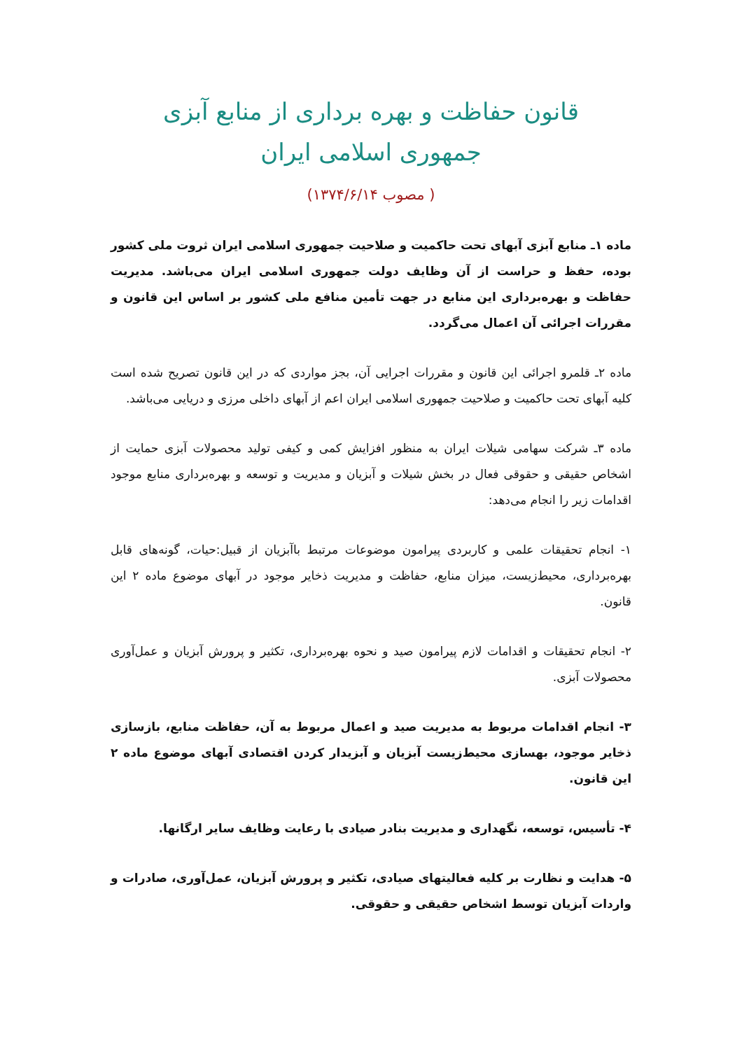قانون حفاظت و بهره برداری از منابع آبزی
جمهوری اسلامی ایران
( مصوب ۱۳۷۴/۶/۱۴)
ماده ۱ـ منابع آبزی آبهای تحت حاکمیت و صلاحیت جمهوری اسلامی ایران ثروت ملی کشور بوده، حفظ و حراست از آن وظایف دولت جمهوری اسلامی ایران می‌باشد. مدیریت حفاظت و بهره‌برداری این منابع در جهت تأمین منافع ملی کشور بر اساس این قانون و مقررات اجرائی آن اعمال می‌گردد.
ماده ۲ـ قلمرو اجرائی این قانون و مقررات اجرایی آن، بجز مواردی که در این قانون تصریح شده است کلیه آبهای تحت حاکمیت و صلاحیت جمهوری اسلامی ایران اعم از آبهای داخلی مرزی و دریایی می‌باشد.
ماده ۳ـ شرکت سهامی شیلات ایران به منظور افزایش کمی و کیفی تولید محصولات آبزی حمایت از اشخاص حقیقی و حقوقی فعال در بخش شیلات و آبزیان و مدیریت و توسعه و بهره‌برداری منابع موجود اقدامات زیر را انجام می‌دهد:
۱- انجام تحقیقات علمی و کاربردی پیرامون موضوعات مرتبط باآبزیان از قبیل:حیات، گونه‌های قابل بهره‌برداری، محیط‌زیست، میزان منابع، حفاظت و مدیریت ذخایر موجود در آبهای موضوع ماده ۲ این قانون.
۲- انجام تحقیقات و اقدامات لازم پیرامون صید و نحوه بهره‌برداری، تکثیر و پرورش آبزیان و عمل‌آوری محصولات آبزی.
۳- انجام اقدامات مربوط به مدیریت صید و اعمال مربوط به آن، حفاظت منابع، بازسازی ذخایر موجود، بهسازی محیط‌زیست آبزیان و آبزیدار کردن اقتصادی آبهای موضوع ماده ۲ این قانون.
۴- تأسیس، توسعه، نگهداری و مدیریت بنادر صیادی با رعایت وظایف سایر ارگانها.
۵- هدایت و نظارت بر کلیه فعالیتهای صیادی، تکثیر و پرورش آبزیان، عمل‌آوری، صادرات و واردات آبزیان توسط اشخاص حقیقی و حقوقی.